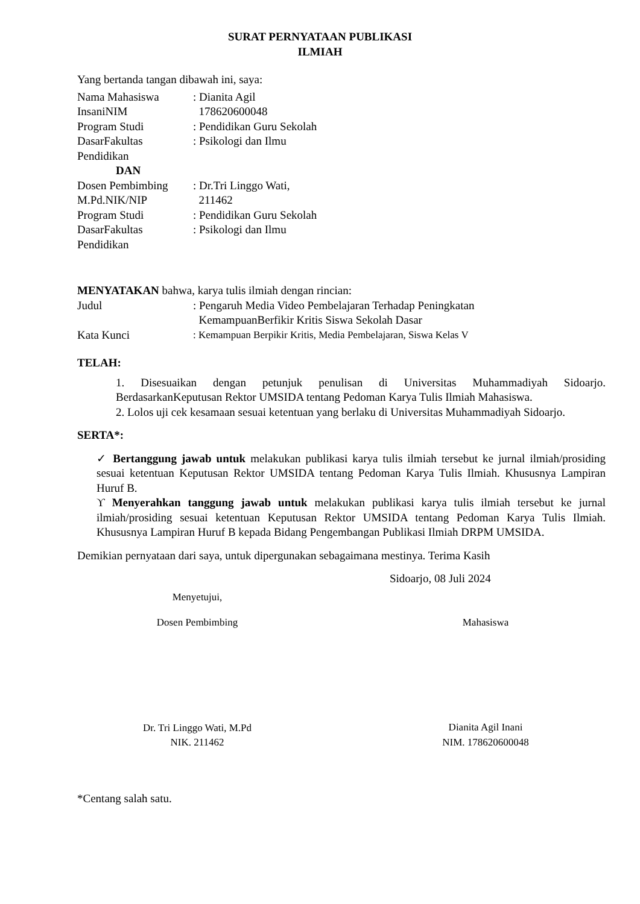SURAT PERNYATAAN PUBLIKASI
ILMIAH
Yang bertanda tangan dibawah ini, saya:
Nama Mahasiswa : Dianita Agil
InsaniNIM 178620600048
Program Studi : Pendidikan Guru Sekolah
DasarFakultas : Psikologi dan Ilmu
Pendidikan
DAN
Dosen Pembimbing : Dr.Tri Linggo Wati,
M.Pd.NIK/NIP 211462
Program Studi : Pendidikan Guru Sekolah
DasarFakultas : Psikologi dan Ilmu
Pendidikan
MENYATAKAN bahwa, karya tulis ilmiah dengan rincian:
Judul : Pengaruh Media Video Pembelajaran Terhadap Peningkatan
KemampuanBerfikir Kritis Siswa Sekolah Dasar
Kata Kunci : Kemampuan Berpikir Kritis, Media Pembelajaran, Siswa Kelas V
TELAH:
1. Disesuaikan dengan petunjuk penulisan di Universitas Muhammadiyah Sidoarjo. BerdasarkanKeputusan Rektor UMSIDA tentang Pedoman Karya Tulis Ilmiah Mahasiswa.
2. Lolos uji cek kesamaan sesuai ketentuan yang berlaku di Universitas Muhammadiyah Sidoarjo.
SERTA*:
✓ Bertanggung jawab untuk melakukan publikasi karya tulis ilmiah tersebut ke jurnal ilmiah/prosiding sesuai ketentuan Keputusan Rektor UMSIDA tentang Pedoman Karya Tulis Ilmiah. Khususnya Lampiran Huruf B.
ϒ Menyerahkan tanggung jawab untuk melakukan publikasi karya tulis ilmiah tersebut ke jurnal ilmiah/prosiding sesuai ketentuan Keputusan Rektor UMSIDA tentang Pedoman Karya Tulis Ilmiah. Khususnya Lampiran Huruf B kepada Bidang Pengembangan Publikasi Ilmiah DRPM UMSIDA.
Demikian pernyataan dari saya, untuk dipergunakan sebagaimana mestinya. Terima Kasih
Sidoarjo, 08 Juli 2024
Menyetujui,
Dosen Pembimbing
Dr. Tri Linggo Wati, M.Pd
NIK. 211462
Mahasiswa
Dianita Agil Inani
NIM. 178620600048
*Centang salah satu.